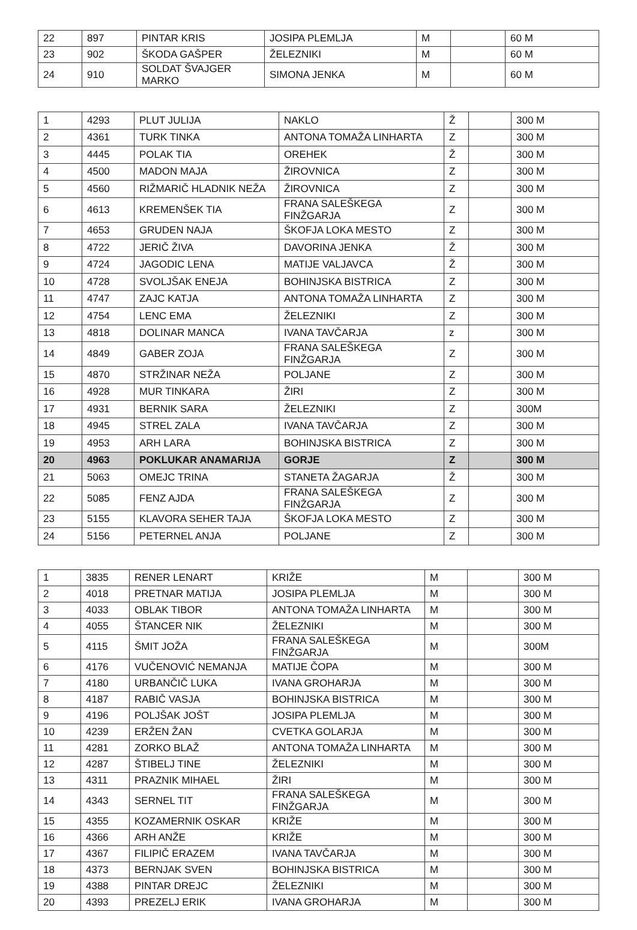| 22 | 897 | PINTAR KRIS | JOSIPA PLEMLJA | M | | 60 M |
| 23 | 902 | ŠKODA GAŠPER | ŽELEZNIKI | M | | 60 M |
| 24 | 910 | SOLDAT ŠVAJGER MARKO | SIMONA JENKA | M | | 60 M |
| 1 | 4293 | PLUT JULIJA | NAKLO | Ž | | 300 M |
| 2 | 4361 | TURK TINKA | ANTONA TOMAŽA LINHARTA | Z | | 300 M |
| 3 | 4445 | POLAK TIA | OREHEK | Ž | | 300 M |
| 4 | 4500 | MADON MAJA | ŽIROVNICA | Z | | 300 M |
| 5 | 4560 | RIŽMARIČ HLADNIK NEŽA | ŽIROVNICA | Z | | 300 M |
| 6 | 4613 | KREMENŠEK TIA | FRANA SALEŠKEGA FINŽGARJA | Z | | 300 M |
| 7 | 4653 | GRUDEN NAJA | ŠKOFJA LOKA MESTO | Z | | 300 M |
| 8 | 4722 | JERIČ ŽIVA | DAVORINA JENKA | Ž | | 300 M |
| 9 | 4724 | JAGODIC LENA | MATIJE VALJAVCA | Ž | | 300 M |
| 10 | 4728 | SVOLJŠAK ENEJA | BOHINJSKA BISTRICA | Z | | 300 M |
| 11 | 4747 | ZAJC KATJA | ANTONA TOMAŽA LINHARTA | Z | | 300 M |
| 12 | 4754 | LENC EMA | ŽELEZNIKI | Z | | 300 M |
| 13 | 4818 | DOLINAR MANCA | IVANA TAVČARJA | z | | 300 M |
| 14 | 4849 | GABER ZOJA | FRANA SALEŠKEGA FINŽGARJA | Z | | 300 M |
| 15 | 4870 | STRŽINAR NEŽA | POLJANE | Z | | 300 M |
| 16 | 4928 | MUR TINKARA | ŽIRI | Z | | 300 M |
| 17 | 4931 | BERNIK SARA | ŽELEZNIKI | Z | | 300M |
| 18 | 4945 | STREL ZALA | IVANA TAVČARJA | Z | | 300 M |
| 19 | 4953 | ARH LARA | BOHINJSKA BISTRICA | Z | | 300 M |
| 20 | 4963 | POKLUKAR ANAMARIJA | GORJE | Z | | 300 M |
| 21 | 5063 | OMEJC TRINA | STANETA ŽAGARJA | Ž | | 300 M |
| 22 | 5085 | FENZ AJDA | FRANA SALEŠKEGA FINŽGARJA | Z | | 300 M |
| 23 | 5155 | KLAVORA SEHER TAJA | ŠKOFJA LOKA MESTO | Z | | 300 M |
| 24 | 5156 | PETERNEL ANJA | POLJANE | Z | | 300 M |
| 1 | 3835 | RENER LENART | KRIŽE | M | | 300 M |
| 2 | 4018 | PRETNAR MATIJA | JOSIPA PLEMLJA | M | | 300 M |
| 3 | 4033 | OBLAK TIBOR | ANTONA TOMAŽA LINHARTA | M | | 300 M |
| 4 | 4055 | ŠTANCER NIK | ŽELEZNIKI | M | | 300 M |
| 5 | 4115 | ŠMIT JOŽA | FRANA SALEŠKEGA FINŽGARJA | M | | 300M |
| 6 | 4176 | VUČENOVIĆ NEMANJA | MATIJE ČOPA | M | | 300 M |
| 7 | 4180 | URBANČIČ LUKA | IVANA GROHARJA | M | | 300 M |
| 8 | 4187 | RABIČ VASJA | BOHINJSKA BISTRICA | M | | 300 M |
| 9 | 4196 | POLJŠAK JOŠT | JOSIPA PLEMLJA | M | | 300 M |
| 10 | 4239 | ERŽEN ŽAN | CVETKA GOLARJA | M | | 300 M |
| 11 | 4281 | ZORKO BLAŽ | ANTONA TOMAŽA LINHARTA | M | | 300 M |
| 12 | 4287 | ŠTIBELJ TINE | ŽELEZNIKI | M | | 300 M |
| 13 | 4311 | PRAZNIK MIHAEL | ŽIRI | M | | 300 M |
| 14 | 4343 | SERNEL TIT | FRANA SALEŠKEGA FINŽGARJA | M | | 300 M |
| 15 | 4355 | KOZAMERNIK OSKAR | KRIŽE | M | | 300 M |
| 16 | 4366 | ARH ANŽE | KRIŽE | M | | 300 M |
| 17 | 4367 | FILIPIČ ERAZEM | IVANA TAVČARJA | M | | 300 M |
| 18 | 4373 | BERNJAK SVEN | BOHINJSKA BISTRICA | M | | 300 M |
| 19 | 4388 | PINTAR DREJC | ŽELEZNIKI | M | | 300 M |
| 20 | 4393 | PREZELJ ERIK | IVANA GROHARJA | M | | 300 M |